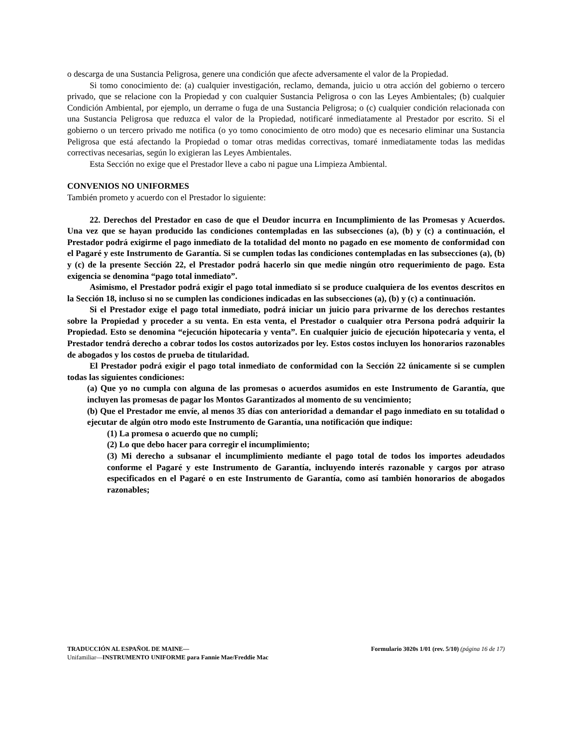o descarga de una Sustancia Peligrosa, genere una condición que afecte adversamente el valor de la Propiedad.
Si tomo conocimiento de: (a) cualquier investigación, reclamo, demanda, juicio u otra acción del gobierno o tercero privado, que se relacione con la Propiedad y con cualquier Sustancia Peligrosa o con las Leyes Ambientales; (b) cualquier Condición Ambiental, por ejemplo, un derrame o fuga de una Sustancia Peligrosa; o (c) cualquier condición relacionada con una Sustancia Peligrosa que reduzca el valor de la Propiedad, notificaré inmediatamente al Prestador por escrito. Si el gobierno o un tercero privado me notifica (o yo tomo conocimiento de otro modo) que es necesario eliminar una Sustancia Peligrosa que está afectando la Propiedad o tomar otras medidas correctivas, tomaré inmediatamente todas las medidas correctivas necesarias, según lo exigieran las Leyes Ambientales.
Esta Sección no exige que el Prestador lleve a cabo ni pague una Limpieza Ambiental.
CONVENIOS NO UNIFORMES
También prometo y acuerdo con el Prestador lo siguiente:
22. Derechos del Prestador en caso de que el Deudor incurra en Incumplimiento de las Promesas y Acuerdos. Una vez que se hayan producido las condiciones contempladas en las subsecciones (a), (b) y (c) a continuación, el Prestador podrá exigirme el pago inmediato de la totalidad del monto no pagado en ese momento de conformidad con el Pagaré y este Instrumento de Garantía. Si se cumplen todas las condiciones contempladas en las subsecciones (a), (b) y (c) de la presente Sección 22, el Prestador podrá hacerlo sin que medie ningún otro requerimiento de pago. Esta exigencia se denomina “pago total inmediato”.
Asimismo, el Prestador podrá exigir el pago total inmediato si se produce cualquiera de los eventos descritos en la Sección 18, incluso si no se cumplen las condiciones indicadas en las subsecciones (a), (b) y (c) a continuación.
Si el Prestador exige el pago total inmediato, podrá iniciar un juicio para privarme de los derechos restantes sobre la Propiedad y proceder a su venta. En esta venta, el Prestador o cualquier otra Persona podrá adquirir la Propiedad. Esto se denomina “ejecución hipotecaria y venta”. En cualquier juicio de ejecución hipotecaria y venta, el Prestador tendrá derecho a cobrar todos los costos autorizados por ley. Estos costos incluyen los honorarios razonables de abogados y los costos de prueba de titularidad.
El Prestador podrá exigir el pago total inmediato de conformidad con la Sección 22 únicamente si se cumplen todas las siguientes condiciones:
(a) Que yo no cumpla con alguna de las promesas o acuerdos asumidos en este Instrumento de Garantía, que incluyen las promesas de pagar los Montos Garantizados al momento de su vencimiento;
(b) Que el Prestador me envíe, al menos 35 días con anterioridad a demandar el pago inmediato en su totalidad o ejecutar de algún otro modo este Instrumento de Garantía, una notificación que indique:
(1) La promesa o acuerdo que no cumplí;
(2) Lo que debo hacer para corregir el incumplimiento;
(3) Mi derecho a subsanar el incumplimiento mediante el pago total de todos los importes adeudados conforme el Pagaré y este Instrumento de Garantía, incluyendo interés razonable y cargos por atraso especificados en el Pagaré o en este Instrumento de Garantía, como así también honorarios de abogados razonables;
TRADUCCIÓN AL ESPAÑOL DE MAINE— Formulario 3020s 1/01 (rev. 5/10) (página 16 de 17)
Unifamiliar—INSTRUMENTO UNIFORME para Fannie Mae/Freddie Mac